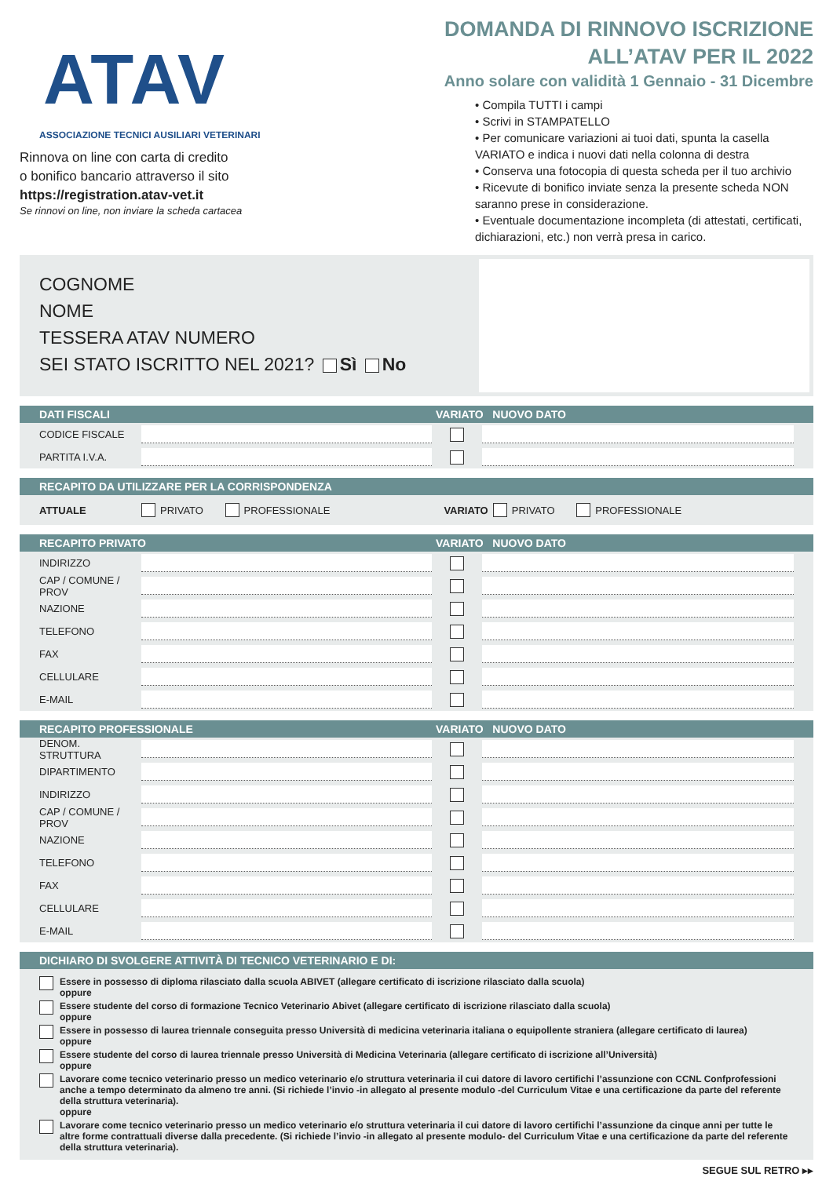ATAV
ASSOCIAZIONE TECNICI AUSILIARI VETERINARI
Rinnova on line con carta di credito
o bonifico bancario attraverso il sito
https://registration.atav-vet.it
Se rinnovi on line, non inviare la scheda cartacea
DOMANDA DI RINNOVO ISCRIZIONE
ALL’ATAV PER IL 2022
Anno solare con validità 1 Gennaio - 31 Dicembre
• Compila TUTTI i campi
• Scrivi in STAMPATELLO
• Per comunicare variazioni ai tuoi dati, spunta la casella VARIATO e indica i nuovi dati nella colonna di destra
• Conserva una fotocopia di questa scheda per il tuo archivio
• Ricevute di bonifico inviate senza la presente scheda NON saranno prese in considerazione.
• Eventuale documentazione incompleta (di attestati, certificati, dichiarazioni, etc.) non verrà presa in carico.
COGNOME
NOME
TESSERA ATAV NUMERO
SEI STATO ISCRITTO NEL 2021? Sì No
DATI FISCALI VARIATO NUOVO DATO
CODICE FISCALE
PARTITA I.V.A.
RECAPITO DA UTILIZZARE PER LA CORRISPONDENZA
ATTUALE PRIVATO PROFESSIONALE VARIATO PRIVATO PROFESSIONALE
RECAPITO PRIVATO VARIATO NUOVO DATO
INDIRIZZO
CAP / COMUNE / PROV
NAZIONE
TELEFONO
FAX
CELLULARE
E-MAIL
RECAPITO PROFESSIONALE VARIATO NUOVO DATO
DENOM. STRUTTURA
DIPARTIMENTO
INDIRIZZO
CAP / COMUNE / PROV
NAZIONE
TELEFONO
FAX
CELLULARE
E-MAIL
DICHIARO DI SVOLGERE ATTIVITÀ DI TECNICO VETERINARIO E DI:
Essere in possesso di diploma rilasciato dalla scuola ABIVET (allegare certificato di iscrizione rilasciato dalla scuola)
oppure
Essere studente del corso di formazione Tecnico Veterinario Abivet (allegare certificato di iscrizione rilasciato dalla scuola)
oppure
Essere in possesso di laurea triennale conseguita presso Università di medicina veterinaria italiana o equipollente straniera (allegare certificato di laurea)
oppure
Essere studente del corso di laurea triennale presso Università di Medicina Veterinaria (allegare certificato di iscrizione all’Università)
oppure
Lavorare come tecnico veterinario presso un medico veterinario e/o struttura veterinaria il cui datore di lavoro certifichi l’assunzione con CCNL Confprofessioni anche a tempo determinato da almeno tre anni. (Si richiede l’invio -in allegato al presente modulo -del Curriculum Vitae e una certificazione da parte del referente della struttura veterinaria).
oppure
Lavorare come tecnico veterinario presso un medico veterinario e/o struttura veterinaria il cui datore di lavoro certifichi l’assunzione da cinque anni per tutte le altre forme contrattuali diverse dalla precedente. (Si richiede l’invio -in allegato al presente modulo- del Curriculum Vitae e una certificazione da parte del referente della struttura veterinaria).
SEGUE SUL RETRO ▸▸